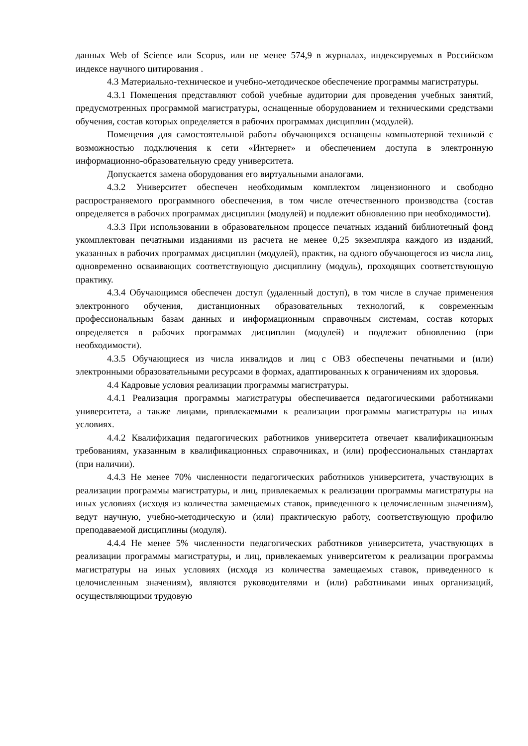данных Web of Science или Scopus, или не менее 574,9 в журналах, индексируемых в Российском индексе научного цитирования .
4.3 Материально-техническое и учебно-методическое обеспечение программы магистратуры.
4.3.1 Помещения представляют собой учебные аудитории для проведения учебных занятий, предусмотренных программой магистратуры, оснащенные оборудованием и техническими средствами обучения, состав которых определяется в рабочих программах дисциплин (модулей).
Помещения для самостоятельной работы обучающихся оснащены компьютерной техникой с возможностью подключения к сети «Интернет» и обеспечением доступа в электронную информационно-образовательную среду университета.
Допускается замена оборудования его виртуальными аналогами.
4.3.2 Университет обеспечен необходимым комплектом лицензионного и свободно распространяемого программного обеспечения, в том числе отечественного производства (состав определяется в рабочих программах дисциплин (модулей) и подлежит обновлению при необходимости).
4.3.3 При использовании в образовательном процессе печатных изданий библиотечный фонд укомплектован печатными изданиями из расчета не менее 0,25 экземпляра каждого из изданий, указанных в рабочих программах дисциплин (модулей), практик, на одного обучающегося из числа лиц, одновременно осваивающих соответствующую дисциплину (модуль), проходящих соответствующую практику.
4.3.4 Обучающимся обеспечен доступ (удаленный доступ), в том числе в случае применения электронного обучения, дистанционных образовательных технологий, к современным профессиональным базам данных и информационным справочным системам, состав которых определяется в рабочих программах дисциплин (модулей) и подлежит обновлению (при необходимости).
4.3.5 Обучающиеся из числа инвалидов и лиц с ОВЗ обеспечены печатными и (или) электронными образовательными ресурсами в формах, адаптированных к ограничениям их здоровья.
4.4 Кадровые условия реализации программы магистратуры.
4.4.1 Реализация программы магистратуры обеспечивается педагогическими работниками университета, а также лицами, привлекаемыми к реализации программы магистратуры на иных условиях.
4.4.2 Квалификация педагогических работников университета отвечает квалификационным требованиям, указанным в квалификационных справочниках, и (или) профессиональных стандартах (при наличии).
4.4.3 Не менее 70% численности педагогических работников университета, участвующих в реализации программы магистратуры, и лиц, привлекаемых к реализации программы магистратуры на иных условиях (исходя из количества замещаемых ставок, приведенного к целочисленным значениям), ведут научную, учебно-методическую и (или) практическую работу, соответствующую профилю преподаваемой дисциплины (модуля).
4.4.4 Не менее 5% численности педагогических работников университета, участвующих в реализации программы магистратуры, и лиц, привлекаемых университетом к реализации программы магистратуры на иных условиях (исходя из количества замещаемых ставок, приведенного к целочисленным значениям), являются руководителями и (или) работниками иных организаций, осуществляющими трудовую